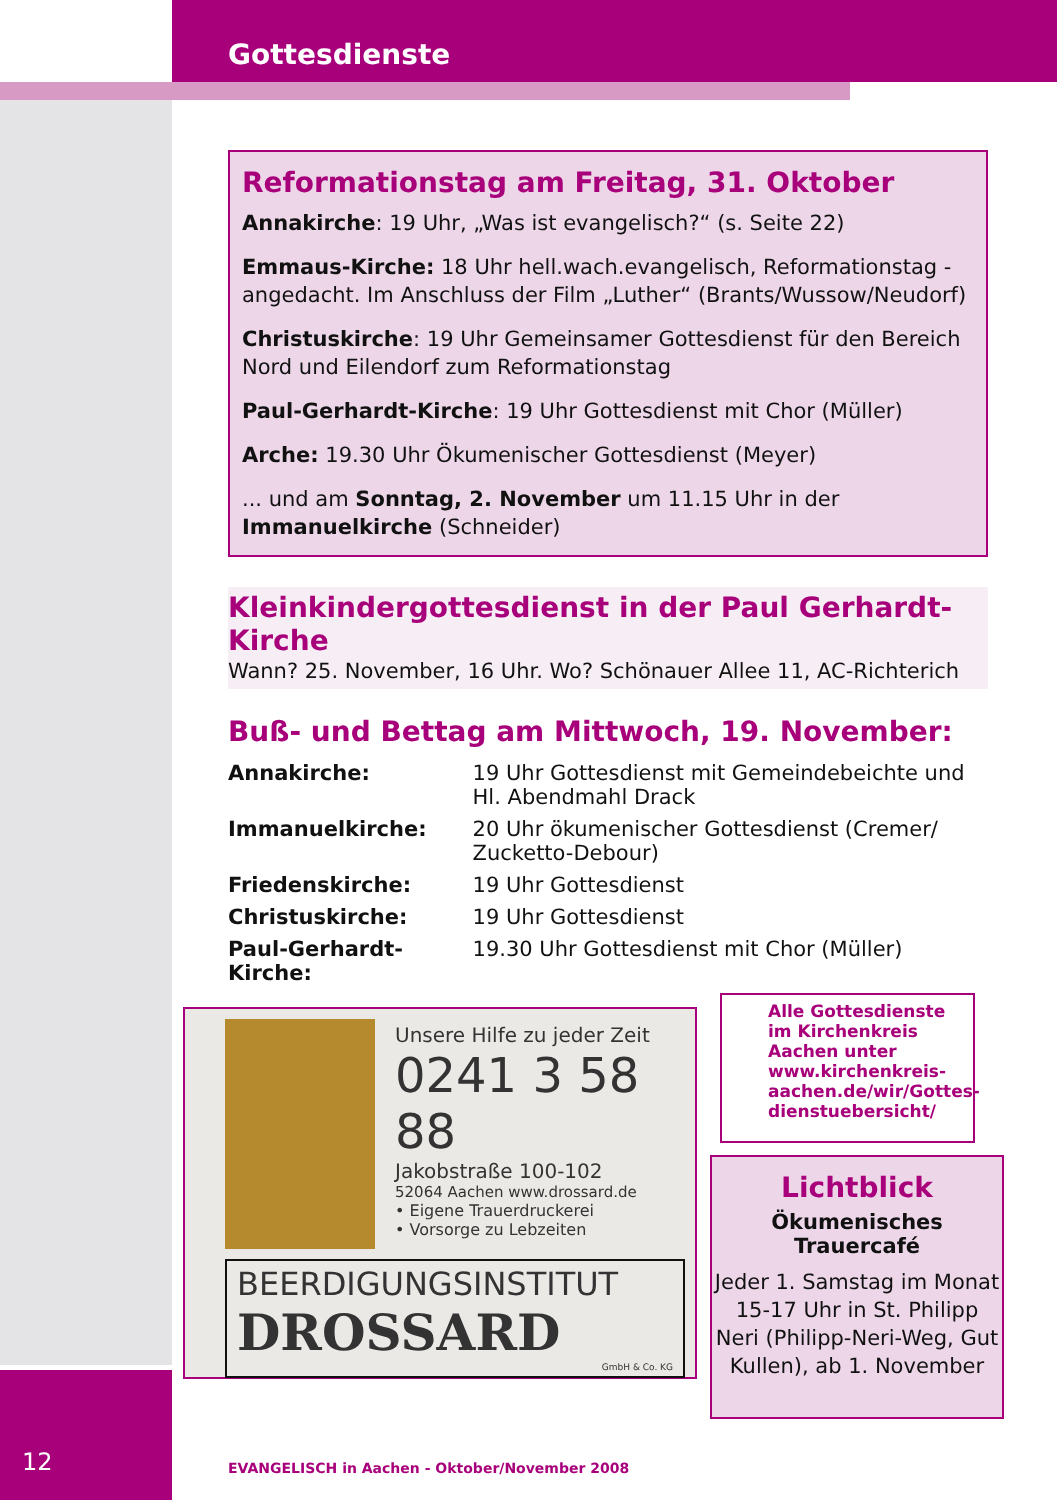Gottesdienste
Reformationstag am Freitag, 31. Oktober
Annakirche: 19 Uhr, „Was ist evangelisch?“ (s. Seite 22)
Emmaus-Kirche: 18 Uhr hell.wach.evangelisch, Reformationstag - angedacht. Im Anschluss der Film „Luther“ (Brants/Wussow/Neudorf)
Christuskirche: 19 Uhr Gemeinsamer Gottesdienst für den Bereich Nord und Eilendorf zum Reformationstag
Paul-Gerhardt-Kirche: 19 Uhr Gottesdienst mit Chor (Müller)
Arche: 19.30 Uhr Ökumenischer Gottesdienst (Meyer)
... und am Sonntag, 2. November um 11.15 Uhr in der Immanuelkirche (Schneider)
Kleinkindergottesdienst in der Paul Gerhardt-Kirche
Wann? 25. November, 16 Uhr. Wo? Schönauer Allee 11, AC-Richterich
Buß- und Bettag am Mittwoch, 19. November:
| Annakirche: | 19 Uhr Gottesdienst mit Gemeindebeichte und Hl. Abendmahl Drack |
| Immanuelkirche: | 20 Uhr ökumenischer Gottesdienst (Cremer/ Zucketto-Debour) |
| Friedenskirche: | 19 Uhr Gottesdienst |
| Christuskirche: | 19 Uhr Gottesdienst |
| Paul-Gerhardt-Kirche: | 19.30 Uhr Gottesdienst mit Chor (Müller) |
Unsere Hilfe zu jeder Zeit
0241 3 58 88
Jakobstraße 100-102
52064 Aachen www.drossard.de
• Eigene Trauerdruckerei
• Vorsorge zu Lebzeiten
BEERDIGUNGSINSTITUT
DROSSARD
GmbH & Co. KG
Alle Gottesdienste im Kirchenkreis Aachen unter www.kirchenkreis-aachen.de/wir/Gottes-dienstuebersicht/
Lichtblick
Ökumenisches Trauercafé
Jeder 1. Samstag im Monat 15-17 Uhr in St. Philipp Neri (Philipp-Neri-Weg, Gut Kullen), ab 1. November
12
EVANGELISCH in Aachen - Oktober/November 2008